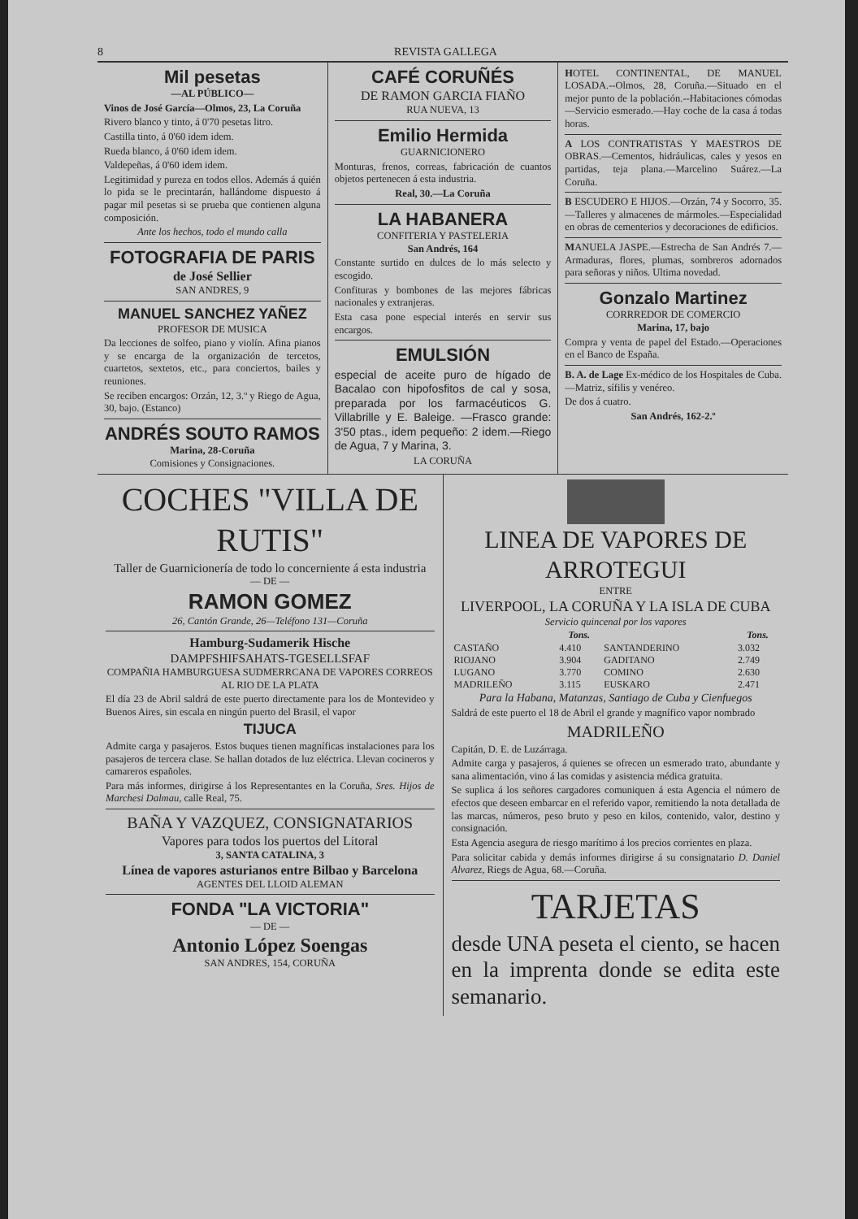8 REVISTA GALLEGA
Mil pesetas
—AL PÚBLICO—
Vinos de José García—Olmos, 23, La Coruña
Rivero blanco y tinto, á 0'70 pesetas litro.
Castilla tinto, á 0'60 idem idem.
Rueda blanco, á 0'60 idem idem.
Valdepeñas, á 0'60 idem idem.
Legitimidad y pureza en todos ellos. Además á quién lo pida se le precintarán, hallándome dispuesto á pagar mil pesetas si se prueba que contienen alguna composición.
Ante los hechos, todo el mundo calla
FOTOGRAFIA DE PARIS
de José Sellier
SAN ANDRES, 9
MANUEL SANCHEZ YAÑEZ
PROFESOR DE MUSICA
Da lecciones de solfeo, piano y violín. Afina pianos y se encarga de la organización de tercetos, cuartetos, sextetos, etc., para conciertos, bailes y reuniones.
Se reciben encargos: Orzán, 12, 3.º y Riego de Agua, 30, bajo. (Estanco)
ANDRÉS SOUTO RAMOS
Marina, 28-Coruña
Comisiones y Consignaciones.
CAFÉ CORUÑÉS
DE RAMON GARCIA FIAÑO
RUA NUEVA, 13
Emilio Hermida
GUARNICIONERO
Monturas, frenos, correas, fabricación de cuantos objetos pertenecen á esta industria.
Real, 30.—La Coruña
LA HABANERA
CONFITERIA Y PASTELERIA
San Andrés, 164
Constante surtido en dulces de lo más selecto y escogido.
Confituras y bombones de las mejores fábricas nacionales y extranjeras.
Esta casa pone especial interés en servir sus encargos.
EMULSIÓN
especial de aceite puro de hígado de Bacalao con hipofosfitos de cal y sosa, preparada por los farmacéuticos G. Villabrille y E. Baleige. —Frasco grande: 3'50 ptas., idem pequeño: 2 idem.—Riego de Agua, 7 y Marina, 3.
LA CORUÑA
HOTEL CONTINENTAL, DE MANUEL LOSADA.--Olmos, 28, Coruña.—Situado en el mejor punto de la población.--Habitaciones cómodas—Servicio esmerado.—Hay coche de la casa á todas horas.
A LOS CONTRATISTAS Y MAESTROS DE OBRAS.—Cementos, hidráulicas, cales y yesos en partidas, teja plana.—Marcelino Suárez.—La Coruña.
B ESCUDERO E HIJOS.—Orzán, 74 y Socorro, 35.—Talleres y almacenes de mármoles.—Especialidad en obras de cementerios y decoraciones de edificios.
MANUELA JASPE.—Estrecha de San Andrés 7.—Armaduras, flores, plumas, sombreros adornados para señoras y niños. Ultima novedad.
Gonzalo Martinez
CORRREDOR DE COMERCIO
Marina, 17, bajo
Compra y venta de papel del Estado.—Operaciones en el Banco de España.
B. A. de Lage Ex-médico de los Hospitales de Cuba.—Matriz, sífilis y venéreo.
De dos á cuatro.
San Andrés, 162-2.º
COCHES "VILLA DE RUTIS"
Taller de Guarnicionería de todo lo concerniente á esta industria
— DE —
RAMON GOMEZ
26, Cantón Grande, 26—Teléfono 131—Coruña
Hamburg-Sudamerik Hische
DAMPFSHIFSAHATS-TGESELLSFAF
COMPAÑIA HAMBURGUESA SUDMERRCANA DE VAPORES CORREOS
AL RIO DE LA PLATA
El día 23 de Abril saldrá de este puerto directamente para los de Montevideo y Buenos Aires, sin escala en ningún puerto del Brasil, el vapor
TIJUCA
Admite carga y pasajeros. Estos buques tienen magníficas instalaciones para los pasajeros de tercera clase. Se hallan dotados de luz eléctrica. Llevan cocineros y camareros españoles.
Para más informes, dirigirse á los Representantes en la Coruña, Sres. Hijos de Marchesi Dalmau, calle Real, 75.
BAÑA Y VAZQUEZ, CONSIGNATARIOS
Vapores para todos los puertos del Litoral
3, SANTA CATALINA, 3
Línea de vapores asturianos entre Bilbao y Barcelona
AGENTES DEL LLOID ALEMAN
FONDA "LA VICTORIA"
— DE —
Antonio López Soengas
SAN ANDRES, 154, CORUÑA
LINEA DE VAPORES DE ARROTEGUI
ENTRE
LIVERPOOL, LA CORUÑA Y LA ISLA DE CUBA
Servicio quincenal por los vapores
| | Tons. | | Tons. |
| --- | --- | --- | --- |
| CASTAÑO | 4.410 | SANTANDERINO | 3.032 |
| RIOJANO | 3.904 | GADITANO | 2.749 |
| LUGANO | 3.770 | COMINO | 2.630 |
| MADRILEÑO | 3.115 | EUSKARO | 2.471 |
Para la Habana, Matanzas, Santiago de Cuba y Cienfuegos
Saldrá de este puerto el 18 de Abril el grande y magnífico vapor nombrado
MADRILEÑO
Capitán, D. E. de Luzárraga.
Admite carga y pasajeros, á quienes se ofrecen un esmerado trato, abundante y sana alimentación, vino á las comidas y asistencia médica gratuita.
Se suplica á los señores cargadores comuniquen á esta Agencia el número de efectos que deseen embarcar en el referido vapor, remitiendo la nota detallada de las marcas, números, peso bruto y peso en kilos, contenido, valor, destino y consignación.
Esta Agencia asegura de riesgo marítimo á los precios corrientes en plaza.
Para solicitar cabida y demás informes dirigirse á su consignatario D. Daniel Alvarez, Riegs de Agua, 68.—Coruña.
TARJETAS
desde UNA peseta el ciento, se hacen en la imprenta donde se edita este semanario.